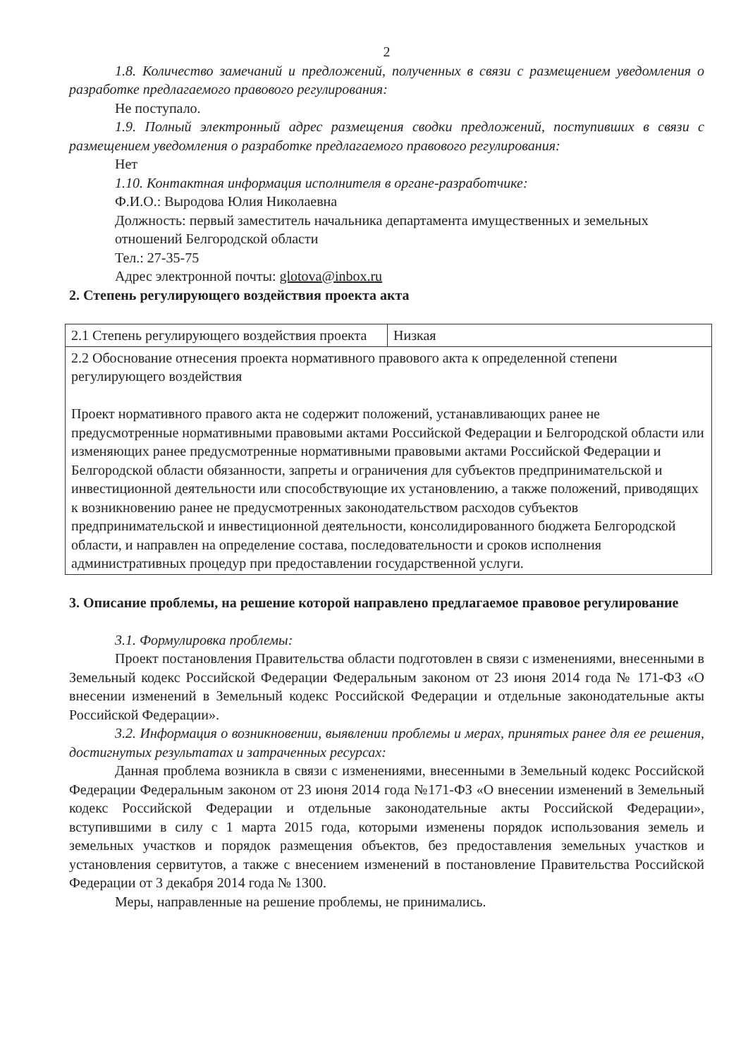2
1.8. Количество замечаний и предложений, полученных в связи с размещением уведомления о разработке предлагаемого правового регулирования:
Не поступало.
1.9. Полный электронный адрес размещения сводки предложений, поступивших в связи с размещением уведомления о разработке предлагаемого правового регулирования:
Нет
1.10. Контактная информация исполнителя в органе-разработчике:
Ф.И.О.: Выродова Юлия Николаевна
Должность: первый заместитель начальника департамента имущественных и земельных отношений Белгородской области
Тел.: 27-35-75
Адрес электронной почты: glotova@inbox.ru
2. Степень регулирующего воздействия проекта акта
| 2.1 Степень регулирующего воздействия проекта | Низкая |
| 2.2 Обоснование отнесения проекта нормативного правового акта к определенной степени регулирующего воздействия Проект нормативного правого акта не содержит положений, устанавливающих ранее не предусмотренные нормативными правовыми актами Российской Федерации и Белгородской области или изменяющих ранее предусмотренные нормативными правовыми актами Российской Федерации и Белгородской области обязанности, запреты и ограничения для субъектов предпринимательской и инвестиционной деятельности или способствующие их установлению, а также положений, приводящих к возникновению ранее не предусмотренных законодательством расходов субъектов предпринимательской и инвестиционной деятельности, консолидированного бюджета Белгородской области, и направлен на определение состава, последовательности и сроков исполнения административных процедур при предоставлении государственной услуги. | |
3. Описание проблемы, на решение которой направлено предлагаемое правовое регулирование
3.1. Формулировка проблемы:
Проект постановления Правительства области подготовлен в связи с изменениями, внесенными в Земельный кодекс Российской Федерации Федеральным законом от 23 июня 2014 года № 171-ФЗ «О внесении изменений в Земельный кодекс Российской Федерации и отдельные законодательные акты Российской Федерации».
3.2. Информация о возникновении, выявлении проблемы и мерах, принятых ранее для ее решения, достигнутых результатах и затраченных ресурсах:
Данная проблема возникла в связи с изменениями, внесенными в Земельный кодекс Российской Федерации Федеральным законом от 23 июня 2014 года №171-ФЗ «О внесении изменений в Земельный кодекс Российской Федерации и отдельные законодательные акты Российской Федерации», вступившими в силу с 1 марта 2015 года, которыми изменены порядок использования земель и земельных участков и порядок размещения объектов, без предоставления земельных участков и установления сервитутов, а также с внесением изменений в постановление Правительства Российской Федерации от 3 декабря 2014 года № 1300.
Меры, направленные на решение проблемы, не принимались.